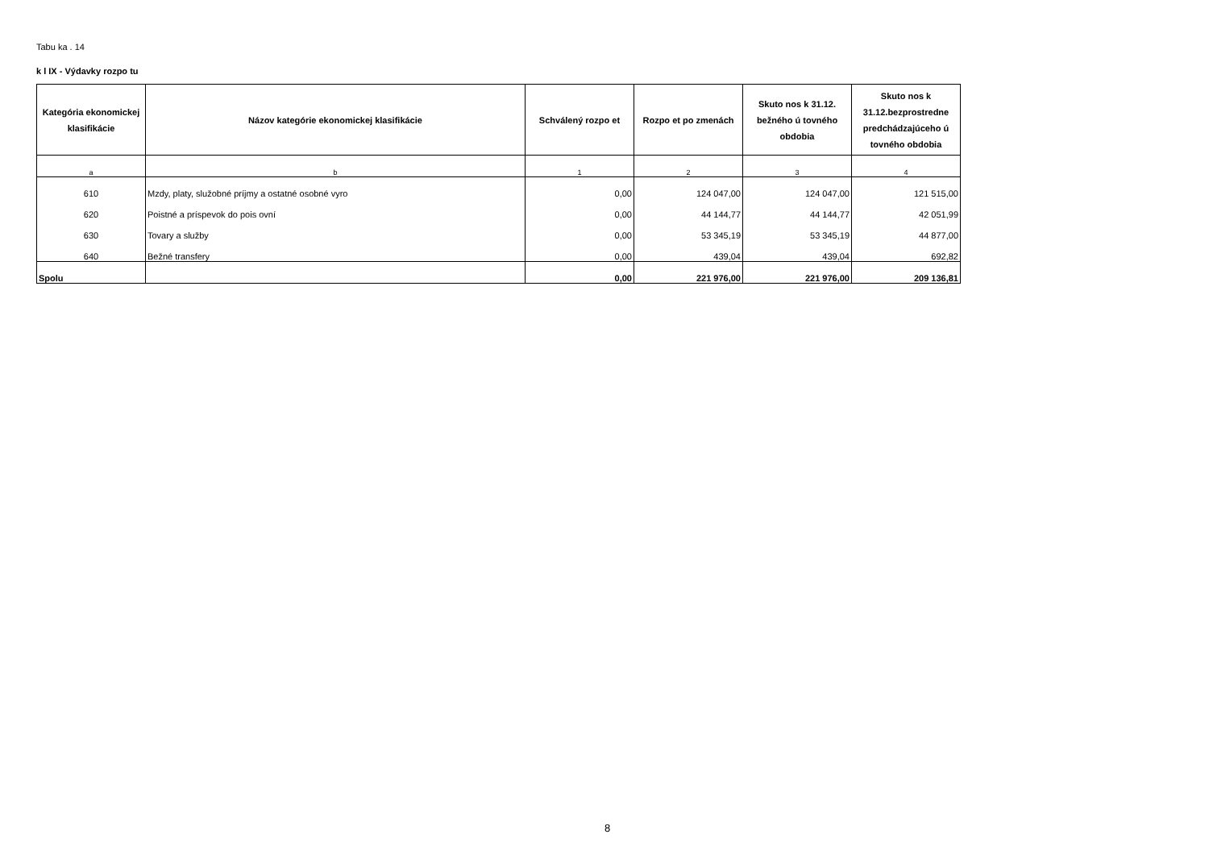Tabu ka . 14
k l IX - Výdavky rozpo tu
| Kategória ekonomickej klasifikácie | Názov kategórie ekonomickej klasifikácie | Schválený rozpo et | Rozpo et po zmenách | Skuto nos k 31.12. bežného ú tovného obdobia | Skuto nos k 31.12.bezprostredne predchádzajúceho ú tovného obdobia |
| --- | --- | --- | --- | --- | --- |
| a | b | 1 | 2 | 3 | 4 |
| 610 | Mzdy, platy, služobné príjmy a ostatné osobné vyro | 0,00 | 124 047,00 | 124 047,00 | 121 515,00 |
| 620 | Poistné a príspevok do pois ovní | 0,00 | 44 144,77 | 44 144,77 | 42 051,99 |
| 630 | Tovary a služby | 0,00 | 53 345,19 | 53 345,19 | 44 877,00 |
| 640 | Bežné transfery | 0,00 | 439,04 | 439,04 | 692,82 |
| Spolu | | 0,00 | 221 976,00 | 221 976,00 | 209 136,81 |
8